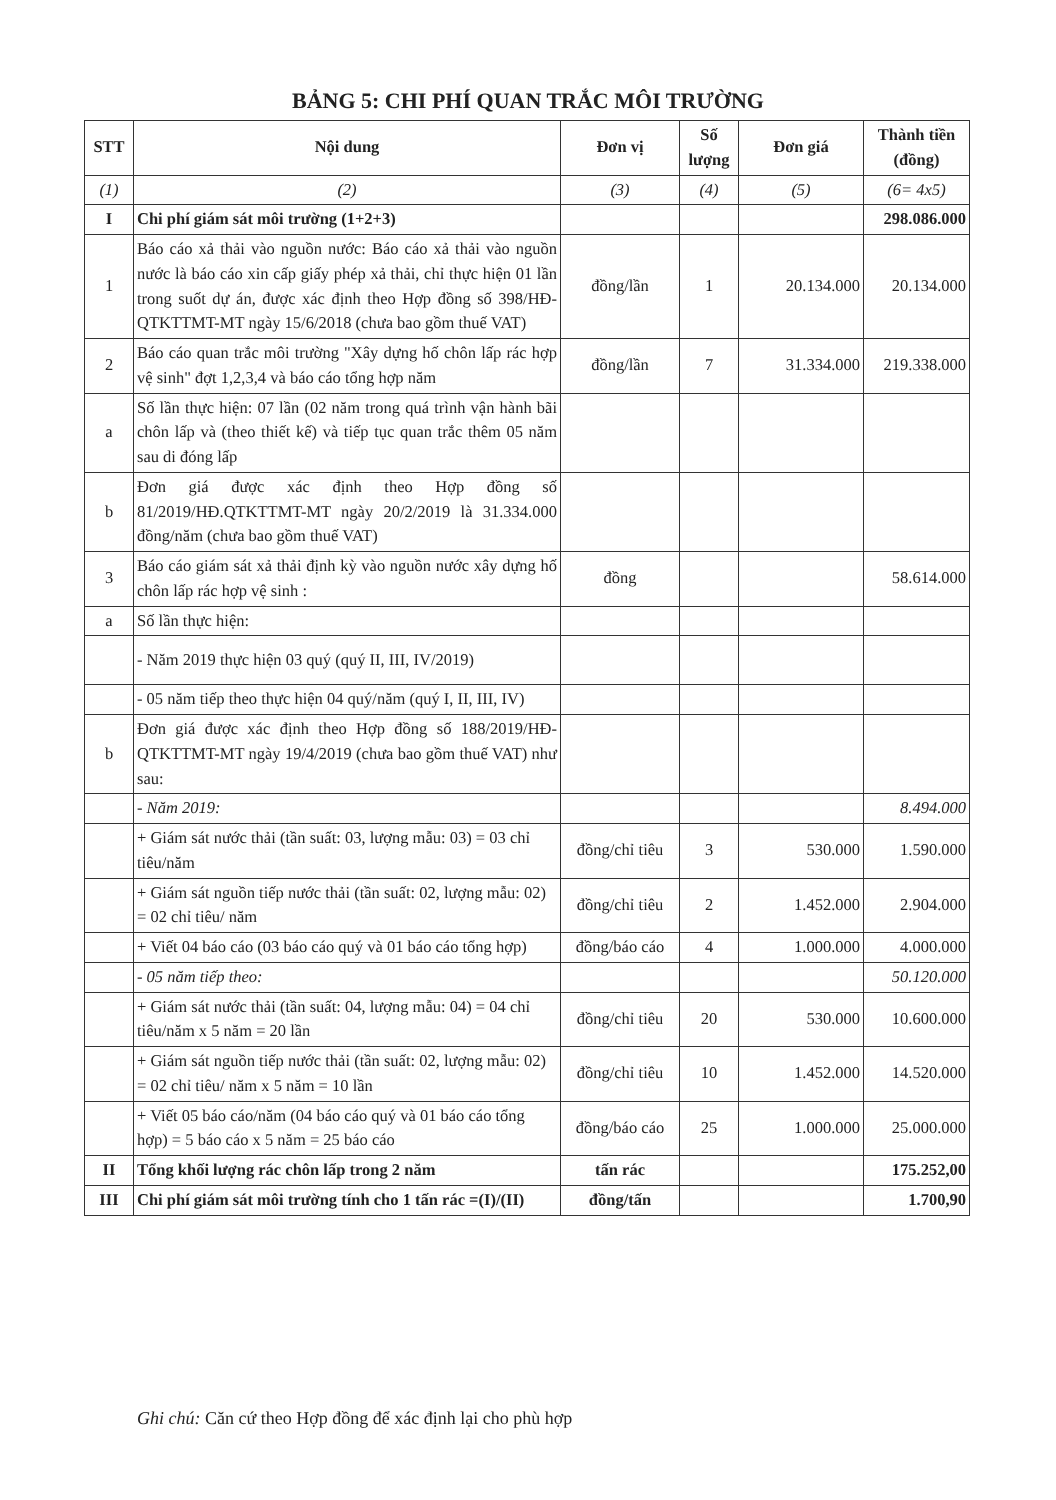BẢNG 5: CHI PHÍ QUAN TRẮC MÔI TRƯỜNG
| STT | Nội dung | Đơn vị | Số lượng | Đơn giá | Thành tiền (đồng) |
| --- | --- | --- | --- | --- | --- |
| (1) | (2) | (3) | (4) | (5) | (6= 4x5) |
| I | Chi phí giám sát môi trường (1+2+3) | | | | 298.086.000 |
| 1 | Báo cáo xả thải vào nguồn nước: Báo cáo xả thải vào nguồn nước là báo cáo xin cấp giấy phép xả thải, chỉ thực hiện 01 lần trong suốt dự án, được xác định theo Hợp đồng số 398/HĐ-QTKTTMT-MT ngày 15/6/2018 (chưa bao gồm thuế VAT) | đồng/lần | 1 | 20.134.000 | 20.134.000 |
| 2 | Báo cáo quan trắc môi trường "Xây dựng hố chôn lấp rác hợp vệ sinh" đợt 1,2,3,4 và báo cáo tổng hợp năm | đồng/lần | 7 | 31.334.000 | 219.338.000 |
| a | Số lần thực hiện: 07 lần (02 năm trong quá trình vận hành bãi chôn lấp và (theo thiết kế) và tiếp tục quan trắc thêm 05 năm sau di đóng lấp | | | | |
| b | Đơn giá được xác định theo Hợp đồng số 81/2019/HĐ.QTKTTMT-MT ngày 20/2/2019 là 31.334.000 đồng/năm (chưa bao gồm thuế VAT) | | | | |
| 3 | Báo cáo giám sát xả thải định kỳ vào nguồn nước xây dựng hố chôn lấp rác hợp vệ sinh : | đồng | | | 58.614.000 |
| a | Số lần thực hiện: | | | | |
| | - Năm 2019 thực hiện 03 quý (quý II, III, IV/2019) | | | | |
| | - 05 năm tiếp theo thực hiện 04 quý/năm (quý I, II, III, IV) | | | | |
| b | Đơn giá được xác định theo Hợp đồng số 188/2019/HĐ-QTKTTMT-MT ngày 19/4/2019 (chưa bao gồm thuế VAT) như sau: | | | | |
| | - Năm 2019: | | | | 8.494.000 |
| | + Giám sát nước thải (tần suất: 03, lượng mẫu: 03) = 03 chỉ tiêu/năm | đồng/chỉ tiêu | 3 | 530.000 | 1.590.000 |
| | + Giám sát nguồn tiếp nước thải (tần suất: 02, lượng mẫu: 02) = 02 chỉ tiêu/ năm | đồng/chỉ tiêu | 2 | 1.452.000 | 2.904.000 |
| | + Viết 04 báo cáo (03 báo cáo quý và 01 báo cáo tổng hợp) | đồng/báo cáo | 4 | 1.000.000 | 4.000.000 |
| | - 05 năm tiếp theo: | | | | 50.120.000 |
| | + Giám sát nước thải (tần suất: 04, lượng mẫu: 04) = 04 chỉ tiêu/năm x 5 năm = 20 lần | đồng/chỉ tiêu | 20 | 530.000 | 10.600.000 |
| | + Giám sát nguồn tiếp nước thải (tần suất: 02, lượng mẫu: 02) = 02 chỉ tiêu/ năm x 5 năm = 10 lần | đồng/chỉ tiêu | 10 | 1.452.000 | 14.520.000 |
| | + Viết 05 báo cáo/năm (04 báo cáo quý và 01 báo cáo tổng hợp) = 5 báo cáo x 5 năm = 25 báo cáo | đồng/báo cáo | 25 | 1.000.000 | 25.000.000 |
| II | Tổng khối lượng rác chôn lấp trong 2 năm | tấn rác | | | 175.252,00 |
| III | Chi phí giám sát môi trường tính cho 1 tấn rác =(I)/(II) | đồng/tấn | | | 1.700,90 |
Ghi chú: Căn cứ theo Hợp đồng để xác định lại cho phù hợp